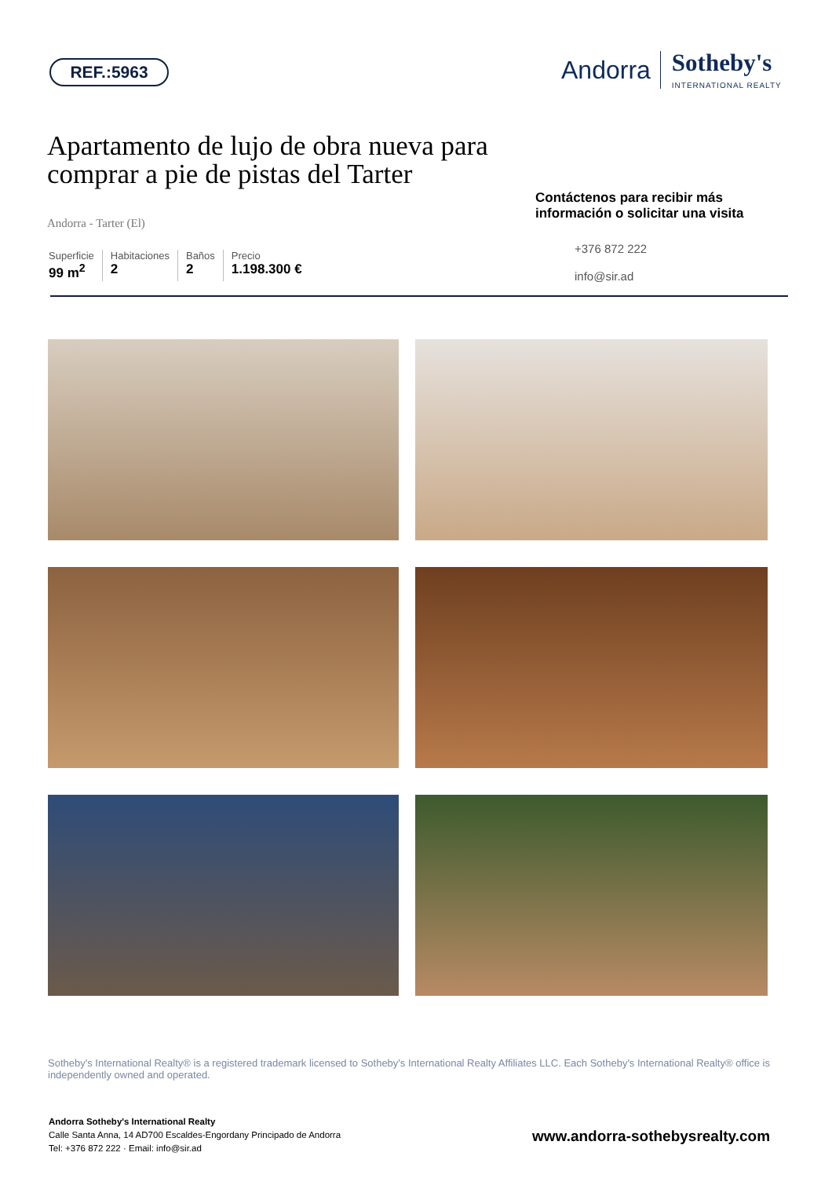REF.:5963
Andorra
Sotheby's
INTERNATIONAL REALTY
Apartamento de lujo de obra nueva para comprar a pie de pistas del Tarter
Andorra - Tarter (El)
Superficie
99 m<sup>2</sup>
Habitaciones
2
Baños
2
Precio
1.198.300 €
Contáctenos para recibir más información o solicitar una visita
+376 872 222
info@sir.ad
Sotheby's International Realty® is a registered trademark licensed to Sotheby's International Realty Affiliates LLC. Each Sotheby's International Realty® office is independently owned and operated.
Andorra Sotheby's International Realty
Calle Santa Anna, 14 AD700 Escaldes-Engordany Principado de Andorra
Tel: +376 872 222 · Email: info@sir.ad
www.andorra-sothebysrealty.com